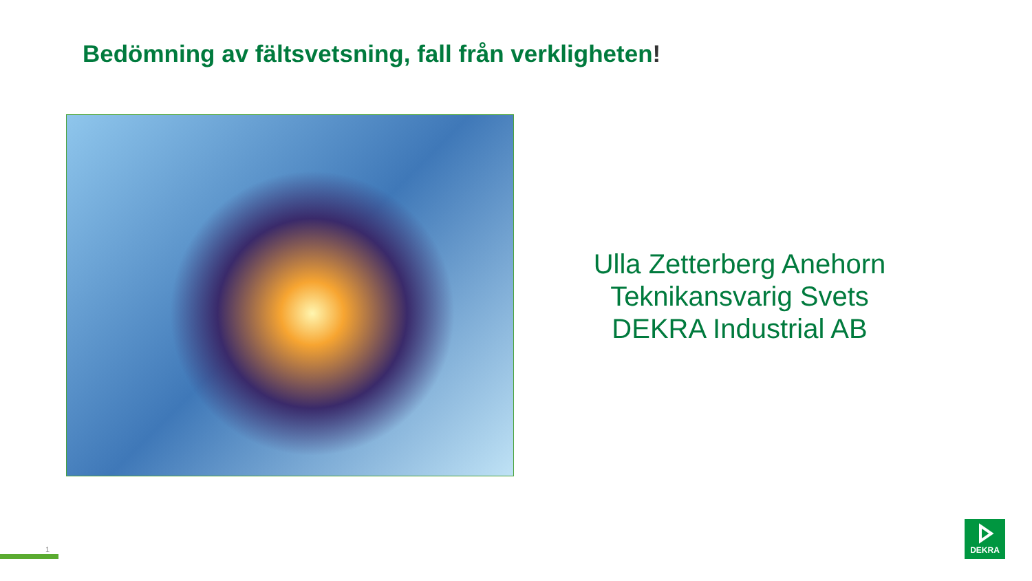Bedömning av fältsvetsning, fall från verkligheten!
Ulla Zetterberg Anehorn
Teknikansvarig Svets
DEKRA Industrial AB
1
DEKRA